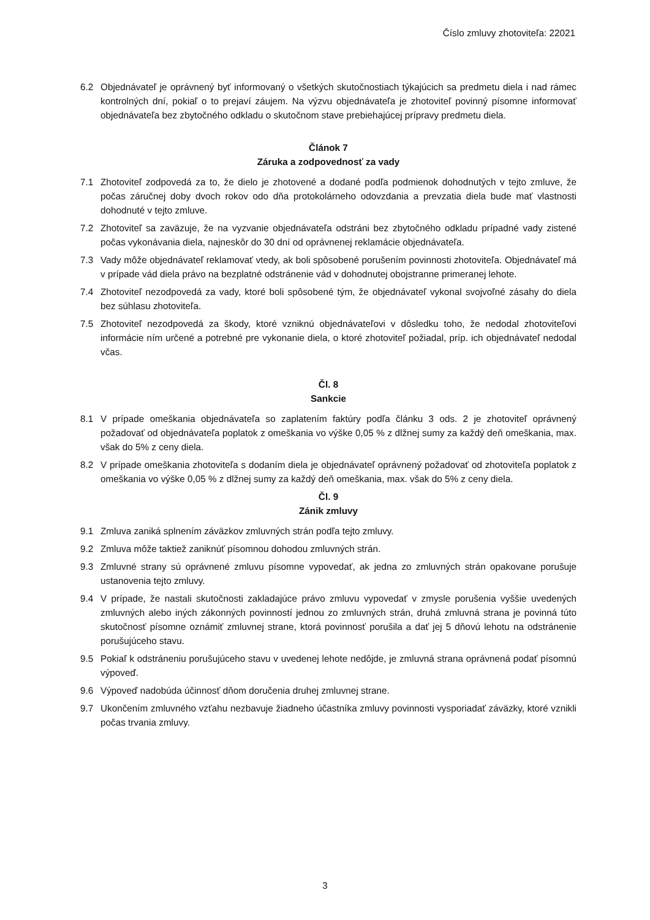Číslo zmluvy zhotoviteľa: 22021
6.2 Objednávateľ je oprávnený byť informovaný o všetkých skutočnostiach týkajúcich sa predmetu diela i nad rámec kontrolných dní, pokiaľ o to prejaví záujem. Na výzvu objednávateľa je zhotoviteľ povinný písomne informovať objednávateľa bez zbytočného odkladu o skutočnom stave prebiehajúcej prípravy predmetu diela.
Článok 7
Záruka a zodpovednosť za vady
7.1 Zhotoviteľ zodpovedá za to, že dielo je zhotovené a dodané podľa podmienok dohodnutých v tejto zmluve, že počas záručnej doby dvoch rokov odo dňa protokolárneho odovzdania a prevzatia diela bude mať vlastnosti dohodnuté v tejto zmluve.
7.2 Zhotoviteľ sa zaväzuje, že na vyzvanie objednávateľa odstráni bez zbytočného odkladu prípadné vady zistené počas vykonávania diela, najneskôr do 30 dní od oprávnenej reklamácie objednávateľa.
7.3 Vady môže objednávateľ reklamovať vtedy, ak boli spôsobené porušením povinnosti zhotoviteľa. Objednávateľ má v prípade vád diela právo na bezplatné odstránenie vád v dohodnutej obojstranne primeranej lehote.
7.4 Zhotoviteľ nezodpovedá za vady, ktoré boli spôsobené tým, že objednávateľ vykonal svojvoľné zásahy do diela bez súhlasu zhotoviteľa.
7.5 Zhotoviteľ nezodpovedá za škody, ktoré vzniknú objednávateľovi v dôsledku toho, že nedodal zhotoviteľovi informácie ním určené a potrebné pre vykonanie diela, o ktoré zhotoviteľ požiadal, príp. ich objednávateľ nedodal včas.
Čl. 8
Sankcie
8.1 V prípade omeškania objednávateľa so zaplatením faktúry podľa článku 3 ods. 2 je zhotoviteľ oprávnený požadovať od objednávateľa poplatok z omeškania vo výške 0,05 % z dlžnej sumy za každý deň omeškania, max. však do 5% z ceny diela.
8.2 V prípade omeškania zhotoviteľa s dodaním diela je objednávateľ oprávnený požadovať od zhotoviteľa poplatok z omeškania vo výške 0,05 % z dlžnej sumy za každý deň omeškania, max. však do 5% z ceny diela.
Čl. 9
Zánik zmluvy
9.1 Zmluva zaniká splnením záväzkov zmluvných strán podľa tejto zmluvy.
9.2 Zmluva môže taktiež zaniknúť písomnou dohodou zmluvných strán.
9.3 Zmluvné strany sú oprávnené zmluvu písomne vypovedať, ak jedna zo zmluvných strán opakovane porušuje ustanovenia tejto zmluvy.
9.4 V prípade, že nastali skutočnosti zakladajúce právo zmluvu vypovedať v zmysle porušenia vyššie uvedených zmluvných alebo iných zákonných povinností jednou zo zmluvných strán, druhá zmluvná strana je povinná túto skutočnosť písomne oznámiť zmluvnej strane, ktorá povinnosť porušila a dať jej 5 dňovú lehotu na odstránenie porušujúceho stavu.
9.5 Pokiaľ k odstráneniu porušujúceho stavu v uvedenej lehote nedôjde, je zmluvná strana oprávnená podať písomnú výpoveď.
9.6 Výpoveď nadobúda účinnosť dňom doručenia druhej zmluvnej strane.
9.7 Ukončením zmluvného vzťahu nezbavuje žiadneho účastníka zmluvy povinnosti vysporiadať záväzky, ktoré vznikli počas trvania zmluvy.
3